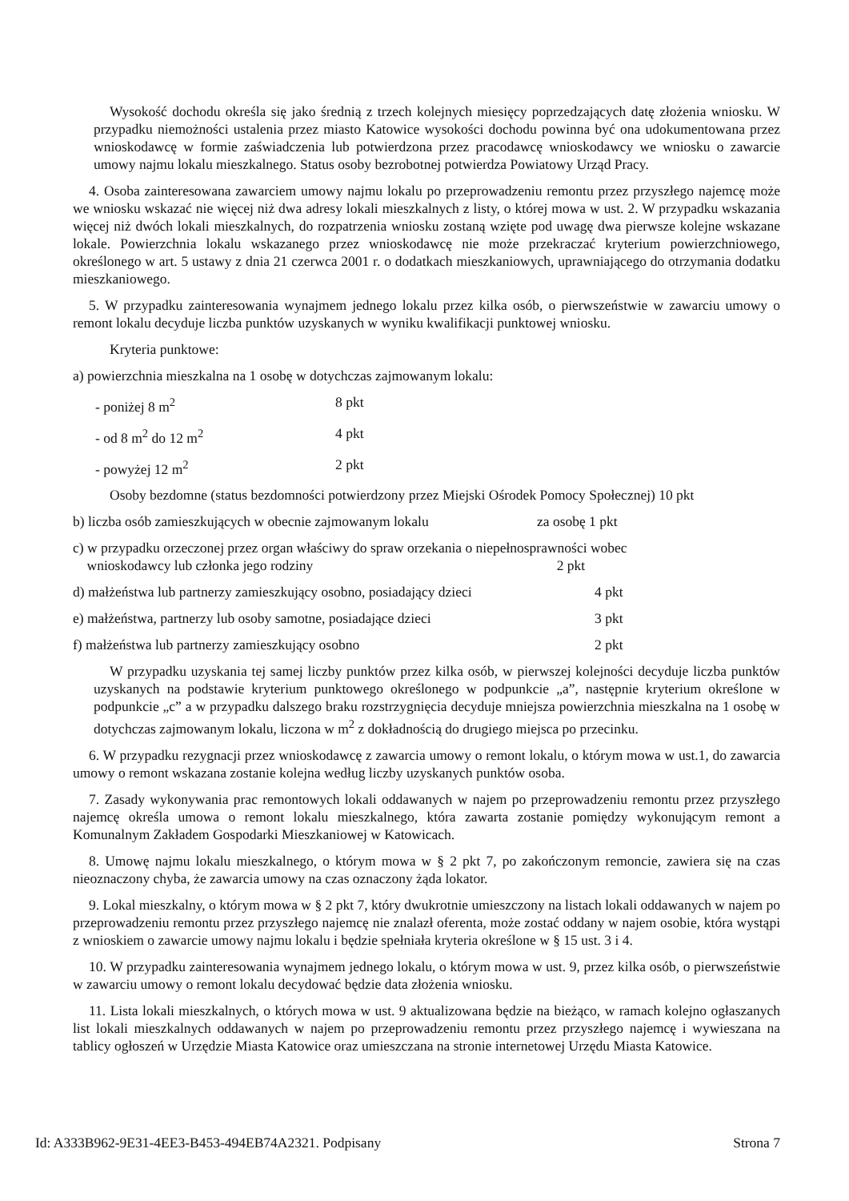Wysokość dochodu określa się jako średnią z trzech kolejnych miesięcy poprzedzających datę złożenia wniosku. W przypadku niemożności ustalenia przez miasto Katowice wysokości dochodu powinna być ona udokumentowana przez wnioskodawcę w formie zaświadczenia lub potwierdzona przez pracodawcę wnioskodawcy we wniosku o zawarcie umowy najmu lokalu mieszkalnego. Status osoby bezrobotnej potwierdza Powiatowy Urząd Pracy.
4. Osoba zainteresowana zawarciem umowy najmu lokalu po przeprowadzeniu remontu przez przyszłego najemcę może we wniosku wskazać nie więcej niż dwa adresy lokali mieszkalnych z listy, o której mowa w ust. 2. W przypadku wskazania więcej niż dwóch lokali mieszkalnych, do rozpatrzenia wniosku zostaną wzięte pod uwagę dwa pierwsze kolejne wskazane lokale. Powierzchnia lokalu wskazanego przez wnioskodawcę nie może przekraczać kryterium powierzchniowego, określonego w art. 5 ustawy z dnia 21 czerwca 2001 r. o dodatkach mieszkaniowych, uprawniającego do otrzymania dodatku mieszkaniowego.
5. W przypadku zainteresowania wynajmem jednego lokalu przez kilka osób, o pierwszeństwie w zawarciu umowy o remont lokalu decyduje liczba punktów uzyskanych w wyniku kwalifikacji punktowej wniosku.
Kryteria punktowe:
a) powierzchnia mieszkalna na 1 osobę w dotychczas zajmowanym lokalu:
- poniżej 8 m<sup>2</sup> 8 pkt
- od 8 m<sup>2</sup> do 12 m<sup>2</sup> 4 pkt
- powyżej 12 m<sup>2</sup> 2 pkt
Osoby bezdomne (status bezdomności potwierdzony przez Miejski Ośrodek Pomocy Społecznej) 10 pkt
b) liczba osób zamieszkujących w obecnie zajmowanym lokalu za osobę 1 pkt
c) w przypadku orzeczonej przez organ właściwy do spraw orzekania o niepełnosprawności wobec
wnioskodawcy lub członka jego rodziny 2 pkt
d) małżeństwa lub partnerzy zamieszkujący osobno, posiadający dzieci 4 pkt
e) małżeństwa, partnerzy lub osoby samotne, posiadające dzieci 3 pkt
f) małżeństwa lub partnerzy zamieszkujący osobno 2 pkt
W przypadku uzyskania tej samej liczby punktów przez kilka osób, w pierwszej kolejności decyduje liczba punktów uzyskanych na podstawie kryterium punktowego określonego w podpunkcie „a”, następnie kryterium określone w podpunkcie „c” a w przypadku dalszego braku rozstrzygnięcia decyduje mniejsza powierzchnia mieszkalna na 1 osobę w dotychczas zajmowanym lokalu, liczona w m<sup>2</sup> z dokładnością do drugiego miejsca po przecinku.
6. W przypadku rezygnacji przez wnioskodawcę z zawarcia umowy o remont lokalu, o którym mowa w ust.1, do zawarcia umowy o remont wskazana zostanie kolejna według liczby uzyskanych punktów osoba.
7. Zasady wykonywania prac remontowych lokali oddawanych w najem po przeprowadzeniu remontu przez przyszłego najemcę określa umowa o remont lokalu mieszkalnego, która zawarta zostanie pomiędzy wykonującym remont a Komunalnym Zakładem Gospodarki Mieszkaniowej w Katowicach.
8. Umowę najmu lokalu mieszkalnego, o którym mowa w § 2 pkt 7, po zakończonym remoncie, zawiera się na czas nieoznaczony chyba, że zawarcia umowy na czas oznaczony żąda lokator.
9. Lokal mieszkalny, o którym mowa w § 2 pkt 7, który dwukrotnie umieszczony na listach lokali oddawanych w najem po przeprowadzeniu remontu przez przyszłego najemcę nie znalazł oferenta, może zostać oddany w najem osobie, która wystąpi z wnioskiem o zawarcie umowy najmu lokalu i będzie spełniała kryteria określone w § 15 ust. 3 i 4.
10. W przypadku zainteresowania wynajmem jednego lokalu, o którym mowa w ust. 9, przez kilka osób, o pierwszeństwie w zawarciu umowy o remont lokalu decydować będzie data złożenia wniosku.
11. Lista lokali mieszkalnych, o których mowa w ust. 9 aktualizowana będzie na bieżąco, w ramach kolejno ogłaszanych list lokali mieszkalnych oddawanych w najem po przeprowadzeniu remontu przez przyszłego najemcę i wywieszana na tablicy ogłoszeń w Urzędzie Miasta Katowice oraz umieszczana na stronie internetowej Urzędu Miasta Katowice.
Id: A333B962-9E31-4EE3-B453-494EB74A2321. Podpisany Strona 7